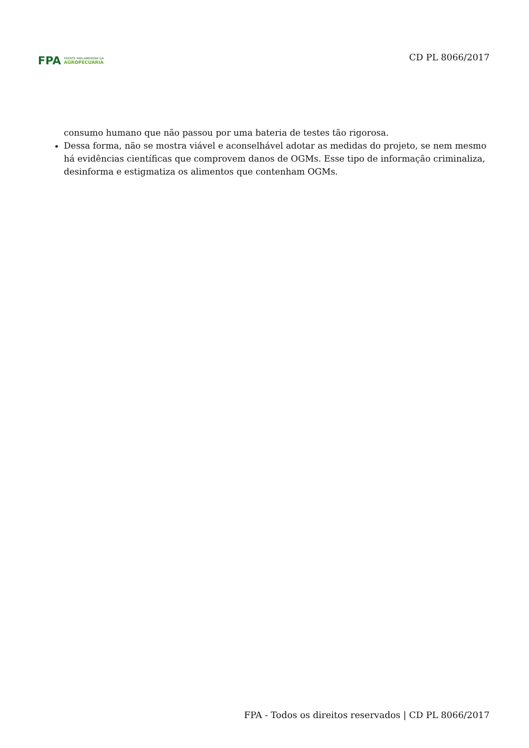FPA
FRENTE PARLAMENTAR DA
AGROPECUÁRIA
CD PL 8066/2017
consumo humano que não passou por uma bateria de testes tão rigorosa.
Dessa forma, não se mostra viável e aconselhável adotar as medidas do projeto, se nem mesmo há evidências científicas que comprovem danos de OGMs. Esse tipo de informação criminaliza, desinforma e estigmatiza os alimentos que contenham OGMs.
FPA - Todos os direitos reservados | CD PL 8066/2017